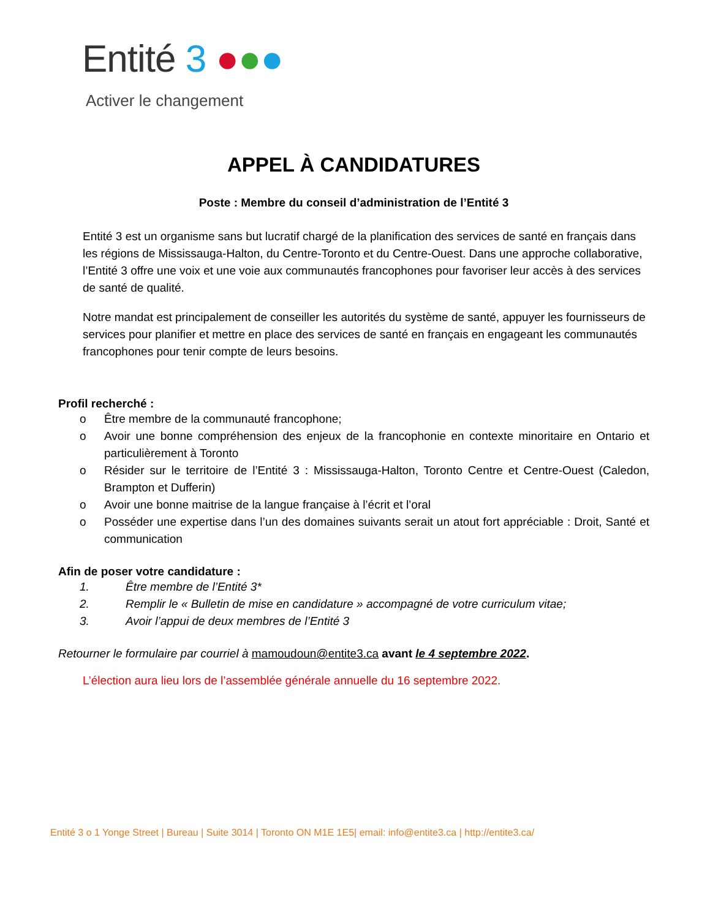Entité 3 ●●●
Activer le changement
APPEL À CANDIDATURES
Poste : Membre du conseil d’administration de l’Entité 3
Entité 3 est un organisme sans but lucratif chargé de la planification des services de santé en français dans les régions de Mississauga-Halton, du Centre-Toronto et du Centre-Ouest. Dans une approche collaborative, l’Entité 3 offre une voix et une voie aux communautés francophones pour favoriser leur accès à des services de santé de qualité.
Notre mandat est principalement de conseiller les autorités du système de santé, appuyer les fournisseurs de services pour planifier et mettre en place des services de santé en français en engageant les communautés francophones pour tenir compte de leurs besoins.
Profil recherché :
o Être membre de la communauté francophone;
o Avoir une bonne compréhension des enjeux de la francophonie en contexte minoritaire en Ontario et particulièrement à Toronto
o Résider sur le territoire de l’Entité 3 : Mississauga-Halton, Toronto Centre et Centre-Ouest (Caledon, Brampton et Dufferin)
o Avoir une bonne maitrise de la langue française à l’écrit et l’oral
o Posséder une expertise dans l’un des domaines suivants serait un atout fort appréciable : Droit, Santé et communication
Afin de poser votre candidature :
1. Être membre de l’Entité 3*
2. Remplir le « Bulletin de mise en candidature » accompagné de votre curriculum vitae;
3. Avoir l’appui de deux membres de l’Entité 3
Retourner le formulaire par courriel à mamoudoun@entite3.ca avant le 4 septembre 2022.
L’élection aura lieu lors de l’assemblée générale annuelle du 16 septembre 2022.
Entité 3 o 1 Yonge Street | Bureau | Suite 3014 | Toronto ON M1E 1E5| email: info@entite3.ca | http://entite3.ca/